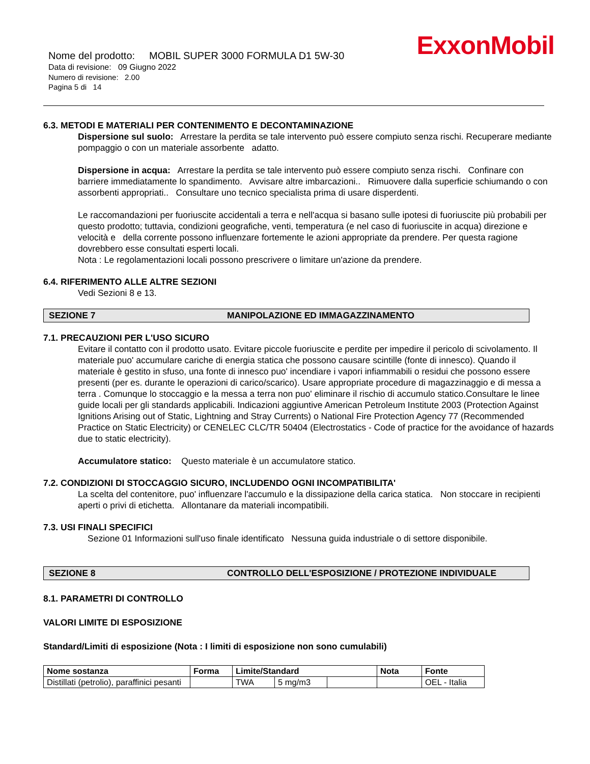ExxonMobil
Nome del prodotto: MOBIL SUPER 3000 FORMULA D1 5W-30
Data di revisione: 09 Giugno 2022
Numero di revisione: 2.00
Pagina 5 di 14
6.3. METODI E MATERIALI PER CONTENIMENTO E DECONTAMINAZIONE
Dispersione sul suolo: Arrestare la perdita se tale intervento può essere compiuto senza rischi. Recuperare mediante pompaggio o con un materiale assorbente adatto.
Dispersione in acqua: Arrestare la perdita se tale intervento può essere compiuto senza rischi. Confinare con barriere immediatamente lo spandimento. Avvisare altre imbarcazioni.. Rimuovere dalla superficie schiumando o con assorbenti appropriati.. Consultare uno tecnico specialista prima di usare disperdenti.
Le raccomandazioni per fuoriuscite accidentali a terra e nell'acqua si basano sulle ipotesi di fuoriuscite più probabili per questo prodotto; tuttavia, condizioni geografiche, venti, temperatura (e nel caso di fuoriuscite in acqua) direzione e velocità e della corrente possono influenzare fortemente le azioni appropriate da prendere. Per questa ragione dovrebbero esse consultati esperti locali.
Nota : Le regolamentazioni locali possono prescrivere o limitare un'azione da prendere.
6.4. RIFERIMENTO ALLE ALTRE SEZIONI
Vedi Sezioni 8 e 13.
SEZIONE 7 MANIPOLAZIONE ED IMMAGAZZINAMENTO
7.1. PRECAUZIONI PER L'USO SICURO
Evitare il contatto con il prodotto usato. Evitare piccole fuoriuscite e perdite per impedire il pericolo di scivolamento. Il materiale puo' accumulare cariche di energia statica che possono causare scintille (fonte di innesco). Quando il materiale è gestito in sfuso, una fonte di innesco puo' incendiare i vapori infiammabili o residui che possono essere presenti (per es. durante le operazioni di carico/scarico). Usare appropriate procedure di magazzinaggio e di messa a terra . Comunque lo stoccaggio e la messa a terra non puo' eliminare il rischio di accumulo statico.Consultare le linee guide locali per gli standards applicabili. Indicazioni aggiuntive American Petroleum Institute 2003 (Protection Against Ignitions Arising out of Static, Lightning and Stray Currents) o National Fire Protection Agency 77 (Recommended Practice on Static Electricity) or CENELEC CLC/TR 50404 (Electrostatics - Code of practice for the avoidance of hazards due to static electricity).
Accumulatore statico: Questo materiale è un accumulatore statico.
7.2. CONDIZIONI DI STOCCAGGIO SICURO, INCLUDENDO OGNI INCOMPATIBILITA'
La scelta del contenitore, puo' influenzare l'accumulo e la dissipazione della carica statica. Non stoccare in recipienti aperti o privi di etichetta. Allontanare da materiali incompatibili.
7.3. USI FINALI SPECIFICI
Sezione 01 Informazioni sull'uso finale identificato Nessuna guida industriale o di settore disponibile.
SEZIONE 8 CONTROLLO DELL'ESPOSIZIONE / PROTEZIONE INDIVIDUALE
8.1. PARAMETRI DI CONTROLLO
VALORI LIMITE DI ESPOSIZIONE
Standard/Limiti di esposizione (Nota : I limiti di esposizione non sono cumulabili)
| Nome sostanza | Forma | Limite/Standard | | | Nota | Fonte |
| --- | --- | --- | --- | --- | --- | --- |
| Distillati (petrolio), paraffinici pesanti | | TWA | 5 mg/m3 | | | OEL - Italia |